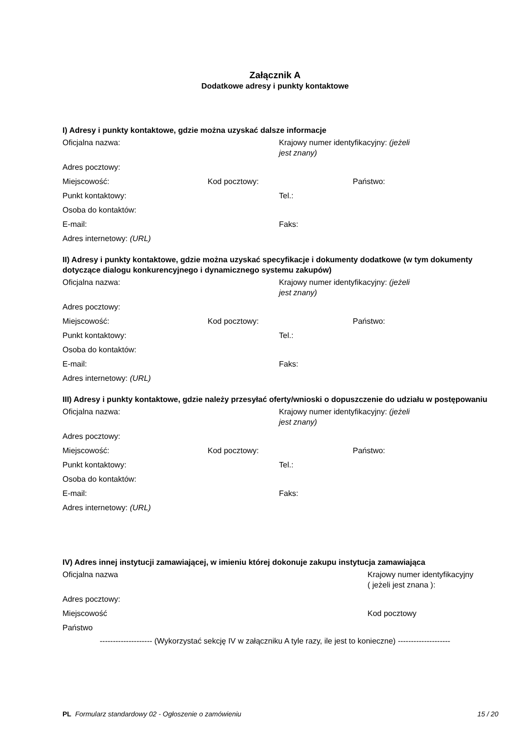Załącznik A
Dodatkowe adresy i punkty kontaktowe
I) Adresy i punkty kontaktowe, gdzie można uzyskać dalsze informacje
Oficjalna nazwa: Krajowy numer identyfikacyjny: (jeżeli jest znany)
Adres pocztowy:
Miejscowość: Kod pocztowy: Państwo:
Punkt kontaktowy: Tel.:
Osoba do kontaktów:
E-mail: Faks:
Adres internetowy: (URL)
II) Adresy i punkty kontaktowe, gdzie można uzyskać specyfikacje i dokumenty dodatkowe (w tym dokumenty dotyczące dialogu konkurencyjnego i dynamicznego systemu zakupów)
Oficjalna nazwa: Krajowy numer identyfikacyjny: (jeżeli jest znany)
Adres pocztowy:
Miejscowość: Kod pocztowy: Państwo:
Punkt kontaktowy: Tel.:
Osoba do kontaktów:
E-mail: Faks:
Adres internetowy: (URL)
III) Adresy i punkty kontaktowe, gdzie należy przesyłać oferty/wnioski o dopuszczenie do udziału w postępowaniu
Oficjalna nazwa: Krajowy numer identyfikacyjny: (jeżeli jest znany)
Adres pocztowy:
Miejscowość: Kod pocztowy: Państwo:
Punkt kontaktowy: Tel.:
Osoba do kontaktów:
E-mail: Faks:
Adres internetowy: (URL)
IV) Adres innej instytucji zamawiającej, w imieniu której dokonuje zakupu instytucja zamawiająca
Oficjalna nazwa Krajowy numer identyfikacyjny
( jeżeli jest znana ):
Adres pocztowy:
Miejscowość Kod pocztowy
Państwo
-------------------- (Wykorzystać sekcję IV w załączniku A tyle razy, ile jest to konieczne) --------------------
PL Formularz standardowy 02 - Ogłoszenie o zamówieniu
15 / 20